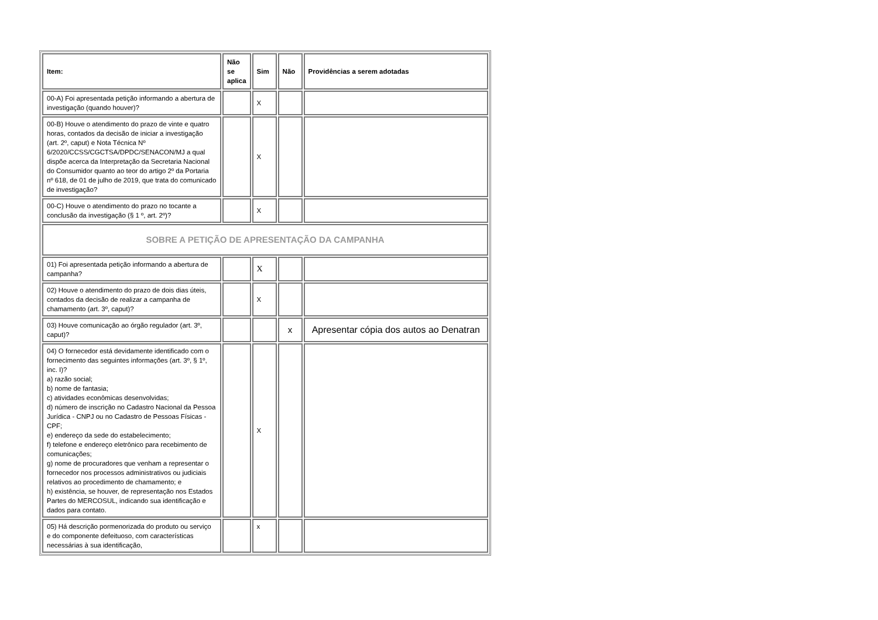| Item: | Não se aplica | Sim | Não | Providências a serem adotadas |
| --- | --- | --- | --- | --- |
| 00-A) Foi apresentada petição informando a abertura de investigação (quando houver)? | | X | | |
| 00-B) Houve o atendimento do prazo de vinte e quatro horas, contados da decisão de iniciar a investigação (art. 2º, caput) e Nota Técnica Nº 6/2020/CCSS/CGCTSA/DPDC/SENACON/MJ a qual dispõe acerca da Interpretação da Secretaria Nacional do Consumidor quanto ao teor do artigo 2º da Portaria nº 618, de 01 de julho de 2019, que trata do comunicado de investigação? | | X | | |
| 00-C) Houve o atendimento do prazo no tocante a conclusão da investigação (§ 1 º, art. 2º)? | | X | | |
| SOBRE A PETIÇÃO DE APRESENTAÇÃO DA CAMPANHA | | | | |
| 01) Foi apresentada petição informando a abertura de campanha? | | X | | |
| 02) Houve o atendimento do prazo de dois dias úteis, contados da decisão de realizar a campanha de chamamento (art. 3º, caput)? | | X | | |
| 03) Houve comunicação ao órgão regulador (art. 3º, caput)? | | | x | Apresentar cópia dos autos ao Denatran |
| 04) O fornecedor está devidamente identificado com o fornecimento das seguintes informações (art. 3º, § 1º, inc. I)? a) razão social; b) nome de fantasia; c) atividades econômicas desenvolvidas; d) número de inscrição no Cadastro Nacional da Pessoa Jurídica - CNPJ ou no Cadastro de Pessoas Físicas - CPF; e) endereço da sede do estabelecimento; f) telefone e endereço eletrônico para recebimento de comunicações; g) nome de procuradores que venham a representar o fornecedor nos processos administrativos ou judiciais relativos ao procedimento de chamamento; e h) existência, se houver, de representação nos Estados Partes do MERCOSUL, indicando sua identificação e dados para contato. | | X | | |
| 05) Há descrição pormenorizada do produto ou serviço e do componente defeituoso, com características necessárias à sua identificação, | | x | | |